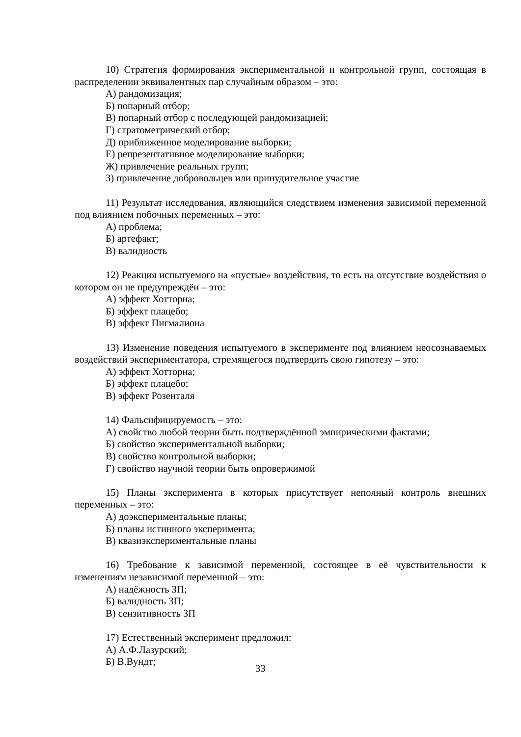10) Стратегия формирования экспериментальной и контрольной групп, состоящая в распределении эквивалентных пар случайным образом – это:
А) рандомизация;
Б) попарный отбор;
В) попарный отбор с последующей рандомизацией;
Г) стратометрический отбор;
Д) приближенное моделирование выборки;
Е) репрезентативное моделирование выборки;
Ж) привлечение реальных групп;
З) привлечение добровольцев или принудительное участие
11) Результат исследования, являющийся следствием изменения зависимой переменной под влиянием побочных переменных – это:
А) проблема;
Б) артефакт;
В) валидность
12) Реакция испытуемого на «пустые» воздействия, то есть на отсутствие воздействия о котором он не предупреждён – это:
А) эффект Хотторна;
Б) эффект плацебо;
В) эффект Пигмалиона
13) Изменение поведения испытуемого в эксперименте под влиянием неосознаваемых воздействий экспериментатора, стремящегося подтвердить свою гипотезу – это:
А) эффект Хотторна;
Б) эффект плацебо;
В) эффект Розенталя
14) Фальсифицируемость – это:
А) свойство любой теории быть подтверждённой эмпирическими фактами;
Б) свойство экспериментальной выборки;
В) свойство контрольной выборки;
Г) свойство научной теории быть опровержимой
15) Планы эксперимента в которых присутствует неполный контроль внешних переменных – это:
А) доэкспериментальные планы;
Б) планы истинного эксперимента;
В) квазиэкспериментальные планы
16) Требование к зависимой переменной, состоящее в её чувствительности к изменениям независимой переменной – это:
А) надёжность ЗП;
Б) валидность ЗП;
В) сензитивность ЗП
17) Естественный эксперимент предложил:
А) А.Ф.Лазурский;
Б) В.Вундт;
33